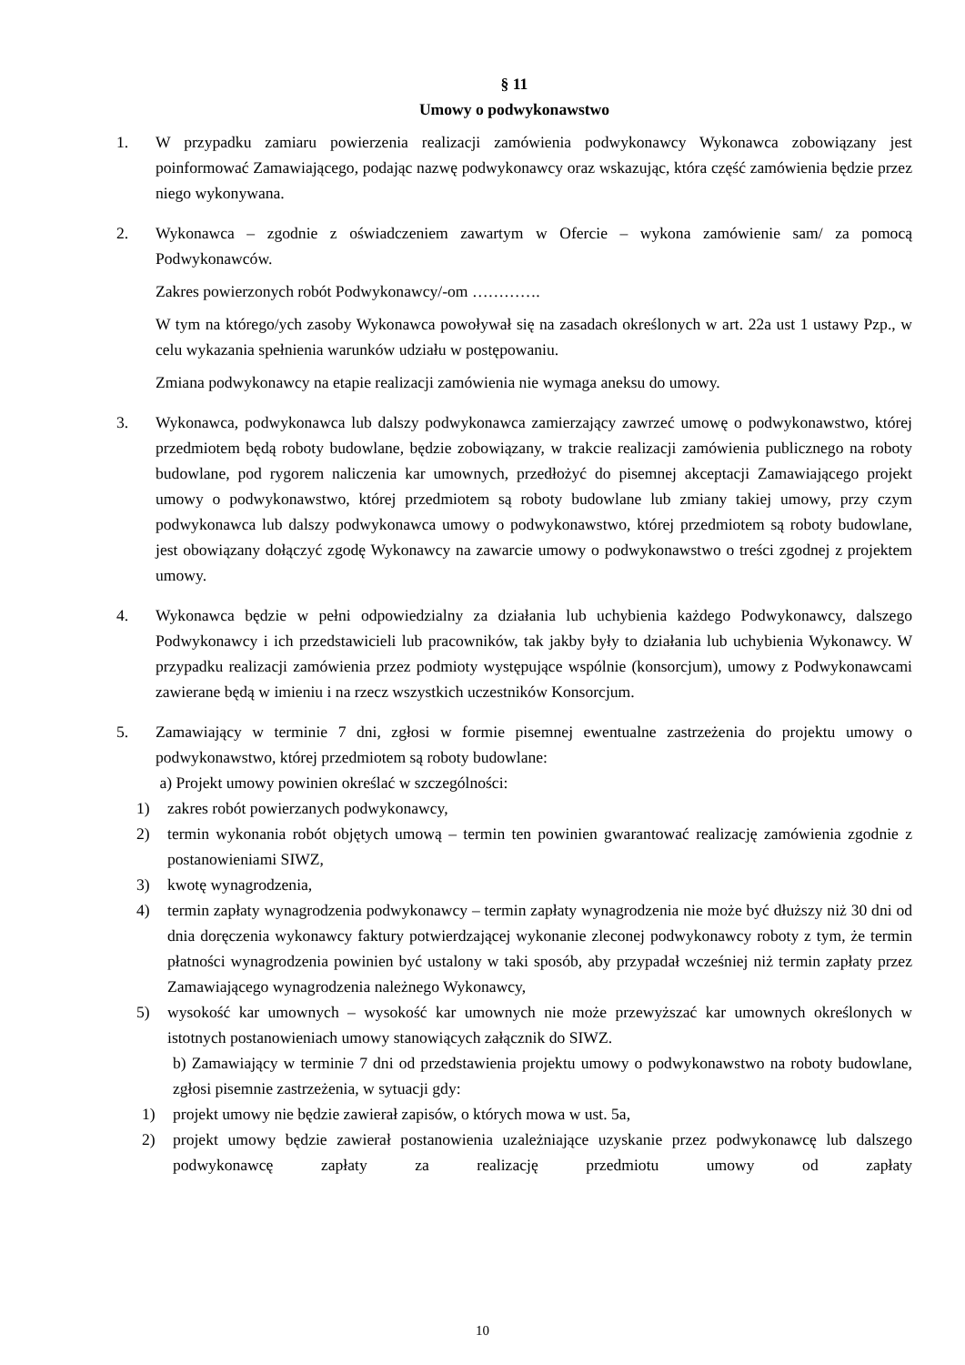§ 11
Umowy o podwykonawstwo
1. W przypadku zamiaru powierzenia realizacji zamówienia podwykonawcy Wykonawca zobowiązany jest poinformować Zamawiającego, podając nazwę podwykonawcy oraz wskazując, która część zamówienia będzie przez niego wykonywana.
2. Wykonawca – zgodnie z oświadczeniem zawartym w Ofercie – wykona zamówienie sam/ za pomocą Podwykonawców.
Zakres powierzonych robót Podwykonawcy/-om ………….
W tym na którego/ych zasoby Wykonawca powoływał się na zasadach określonych w art. 22a ust 1 ustawy Pzp., w celu wykazania spełnienia warunków udziału w postępowaniu.
Zmiana podwykonawcy na etapie realizacji zamówienia nie wymaga aneksu do umowy.
3. Wykonawca, podwykonawca lub dalszy podwykonawca zamierzający zawrzeć umowę o podwykonawstwo, której przedmiotem będą roboty budowlane, będzie zobowiązany, w trakcie realizacji zamówienia publicznego na roboty budowlane, pod rygorem naliczenia kar umownych, przedłożyć do pisemnej akceptacji Zamawiającego projekt umowy o podwykonawstwo, której przedmiotem są roboty budowlane lub zmiany takiej umowy, przy czym podwykonawca lub dalszy podwykonawca umowy o podwykonawstwo, której przedmiotem są roboty budowlane, jest obowiązany dołączyć zgodę Wykonawcy na zawarcie umowy o podwykonawstwo o treści zgodnej z projektem umowy.
4. Wykonawca będzie w pełni odpowiedzialny za działania lub uchybienia każdego Podwykonawcy, dalszego Podwykonawcy i ich przedstawicieli lub pracowników, tak jakby były to działania lub uchybienia Wykonawcy. W przypadku realizacji zamówienia przez podmioty występujące wspólnie (konsorcjum), umowy z Podwykonawcami zawierane będą w imieniu i na rzecz wszystkich uczestników Konsorcjum.
5. Zamawiający w terminie 7 dni, zgłosi w formie pisemnej ewentualne zastrzeżenia do projektu umowy o podwykonawstwo, której przedmiotem są roboty budowlane:
a) Projekt umowy powinien określać w szczególności:
1) zakres robót powierzanych podwykonawcy,
2) termin wykonania robót objętych umową – termin ten powinien gwarantować realizację zamówienia zgodnie z postanowieniami SIWZ,
3) kwotę wynagrodzenia,
4) termin zapłaty wynagrodzenia podwykonawcy – termin zapłaty wynagrodzenia nie może być dłuższy niż 30 dni od dnia doręczenia wykonawcy faktury potwierdzającej wykonanie zleconej podwykonawcy roboty z tym, że termin płatności wynagrodzenia powinien być ustalony w taki sposób, aby przypadał wcześniej niż termin zapłaty przez Zamawiającego wynagrodzenia należnego Wykonawcy,
5) wysokość kar umownych – wysokość kar umownych nie może przewyższać kar umownych określonych w istotnych postanowieniach umowy stanowiących załącznik do SIWZ.
b) Zamawiający w terminie 7 dni od przedstawienia projektu umowy o podwykonawstwo na roboty budowlane, zgłosi pisemnie zastrzeżenia, w sytuacji gdy:
1) projekt umowy nie będzie zawierał zapisów, o których mowa w ust. 5a,
2) projekt umowy będzie zawierał postanowienia uzależniające uzyskanie przez podwykonawcę lub dalszego podwykonawcę zapłaty za realizację przedmiotu umowy od zapłaty
10